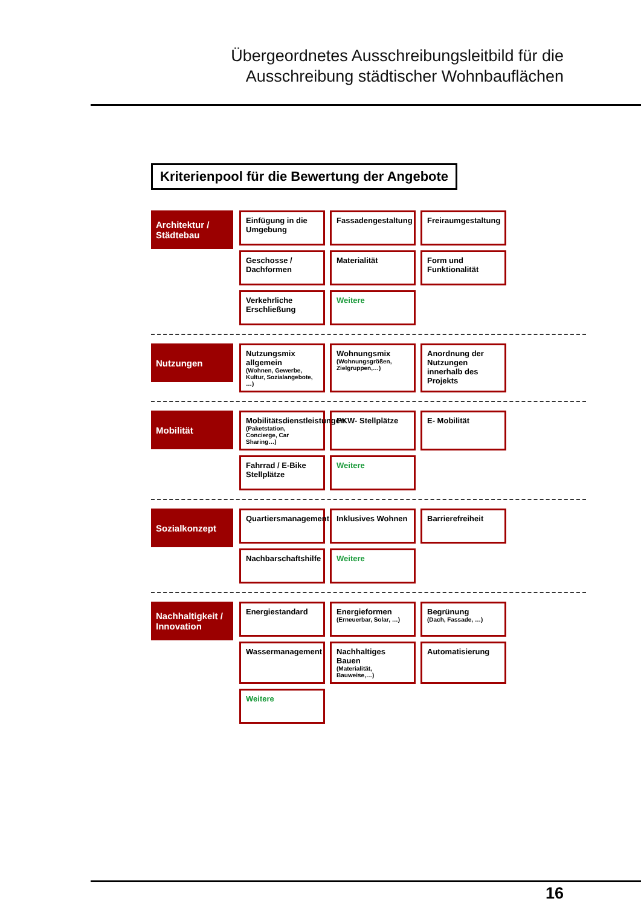Übergeordnetes Ausschreibungsleitbild für die
Ausschreibung städtischer Wohnbauflächen
Kriterienpool für die Bewertung der Angebote
Architektur / Städtebau
Einfügung in die Umgebung
Fassadengestaltung
Freiraumgestaltung
Geschosse / Dachformen
Materialität
Form und Funktionalität
Verkehrliche Erschließung
Weitere
Nutzungen
Nutzungsmix allgemein
(Wohnen, Gewerbe, Kultur, Sozialangebote, …)
Wohnungsmix
(Wohnungsgrößen, Zielgruppen,…)
Anordnung der Nutzungen innerhalb des Projekts
Mobilität
Mobilitätsdienstleistungen
(Paketstation, Concierge, Car Sharing…)
PKW- Stellplätze
E- Mobilität
Fahrrad / E-Bike Stellplätze
Weitere
Sozialkonzept
Quartiersmanagement
Inklusives Wohnen
Barrierefreiheit
Nachbarschaftshilfe
Weitere
Nachhaltigkeit / Innovation
Energiestandard
Energieformen
(Erneuerbar, Solar, …)
Begrünung
(Dach, Fassade, …)
Wassermanagement
Nachhaltiges Bauen
(Materialität, Bauweise,…)
Automatisierung
Weitere
16